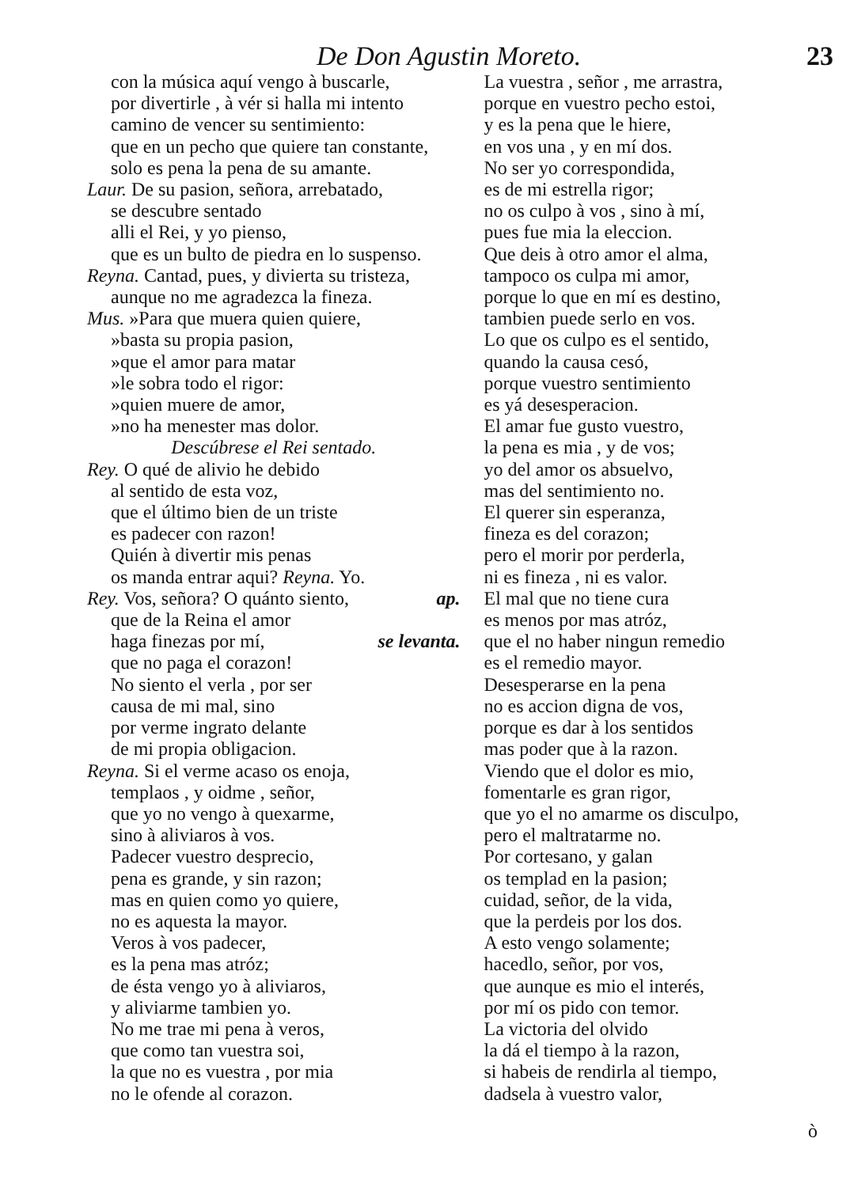De Don Agustin Moreto. 23
con la música aquí vengo à buscarle,
por divertirle , à vér si halla mi intento
camino de vencer su sentimiento:
que en un pecho que quiere tan constante,
solo es pena la pena de su amante.
Laur. De su pasion, señora, arrebatado,
se descubre sentado
alli el Rei, y yo pienso,
que es un bulto de piedra en lo suspenso.
Reyna. Cantad, pues, y divierta su tristeza,
aunque no me agradezca la fineza.
Mus. »Para que muera quien quiere,
»basta su propia pasion,
»que el amor para matar
»le sobra todo el rigor:
»quien muere de amor,
»no ha menester mas dolor.
Descúbrese el Rei sentado.
Rey. O qué de alivio he debido
al sentido de esta voz,
que el último bien de un triste
es padecer con razon!
Quién à divertir mis penas
os manda entrar aqui? Reyna. Yo.
Rey. Vos, señora? O quánto siento, ap.
que de la Reina el amor
haga finezas por mí, se levanta.
que no paga el corazon!
No siento el verla , por ser
causa de mi mal, sino
por verme ingrato delante
de mi propia obligacion.
Reyna. Si el verme acaso os enoja,
templaos , y oidme , señor,
que yo no vengo à quexarme,
sino à aliviaros à vos.
Padecer vuestro desprecio,
pena es grande, y sin razon;
mas en quien como yo quiere,
no es aquesta la mayor.
Veros à vos padecer,
es la pena mas atróz;
de ésta vengo yo à aliviaros,
y aliviarme tambien yo.
No me trae mi pena à veros,
que como tan vuestra soi,
la que no es vuestra , por mia
no le ofende al corazon.
La vuestra , señor , me arrastra,
porque en vuestro pecho estoi,
y es la pena que le hiere,
en vos una , y en mí dos.
No ser yo correspondida,
es de mi estrella rigor;
no os culpo à vos , sino à mí,
pues fue mia la eleccion.
Que deis à otro amor el alma,
tampoco os culpa mi amor,
porque lo que en mí es destino,
tambien puede serlo en vos.
Lo que os culpo es el sentido,
quando la causa cesó,
porque vuestro sentimiento
es yá desesperacion.
El amar fue gusto vuestro,
la pena es mia , y de vos;
yo del amor os absuelvo,
mas del sentimiento no.
El querer sin esperanza,
fineza es del corazon;
pero el morir por perderla,
ni es fineza , ni es valor.
El mal que no tiene cura
es menos por mas atróz,
que el no haber ningun remedio
es el remedio mayor.
Desesperarse en la pena
no es accion digna de vos,
porque es dar à los sentidos
mas poder que à la razon.
Viendo que el dolor es mio,
fomentarle es gran rigor,
que yo el no amarme os disculpo,
pero el maltratarme no.
Por cortesano, y galan
os templad en la pasion;
cuidad, señor, de la vida,
que la perdeis por los dos.
A esto vengo solamente;
hacedlo, señor, por vos,
que aunque es mio el interés,
por mí os pido con temor.
La victoria del olvido
la dá el tiempo à la razon,
si habeis de rendirla al tiempo,
dadsela à vuestro valor,
ò